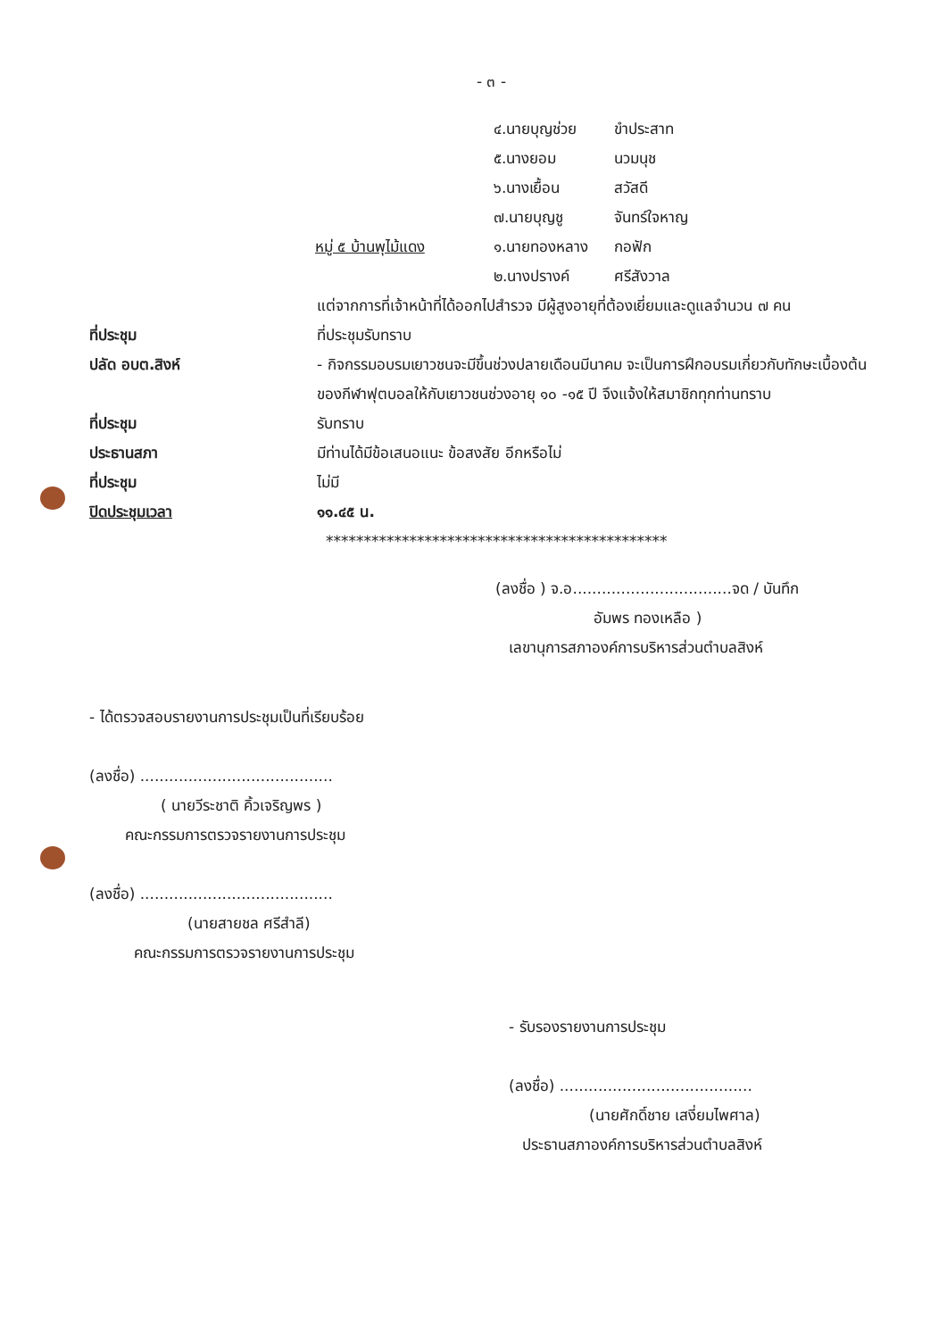- ๓ -
๔.นายบุญช่วย ขำประสาท
๕.นางยอม นวมนุช
๖.นางเยื้อน สวัสดี
๗.นายบุญชู จันทร์ใจหาญ
หมู่ ๕ บ้านพุไม้แดง ๑.นายทองหลาง กอฟัก
๒.นางปรางค์ ศรีสังวาล
แต่จากการที่เจ้าหน้าที่ได้ออกไปสำรวจ มีผู้สูงอายุที่ต้องเยี่ยมและดูแลจำนวน ๗ คน
ที่ประชุม ที่ประชุมรับทราบ
ปลัด อบต.สิงห์ - กิจกรรมอบรมเยาวชนจะมีขึ้นช่วงปลายเดือนมีนาคม จะเป็นการฝึกอบรมเกี่ยวกับทักษะเบื้องต้นของกีฬาฟุตบอลให้กับเยาวชนช่วงอายุ ๑๐ -๑๕ ปี จึงแจ้งให้สมาชิกทุกท่านทราบ
ที่ประชุม รับทราบ
ประธานสภา มีท่านได้มีข้อเสนอแนะ ข้อสงสัย อีกหรือไม่
ที่ประชุม ไม่มี
ปิดประชุมเวลา ๑๑.๔๕ น.
*********************************************
(ลงชื่อ ) จ.อ.................................จด / บันทึก
อัมพร ทองเหลือ )
เลขานุการสภาองค์การบริหารส่วนตำบลสิงห์
- ได้ตรวจสอบรายงานการประชุมเป็นที่เรียบร้อย
(ลงชื่อ) ........................................
( นายวีระชาติ คิ้วเจริญพร )
คณะกรรมการตรวจรายงานการประชุม
(ลงชื่อ) ........................................
(นายสายชล ศรีสำลี)
คณะกรรมการตรวจรายงานการประชุม
- รับรองรายงานการประชุม
(ลงชื่อ) ........................................
(นายศักดิ์ชาย เสงี่ยมไพศาล)
ประธานสภาองค์การบริหารส่วนตำบลสิงห์